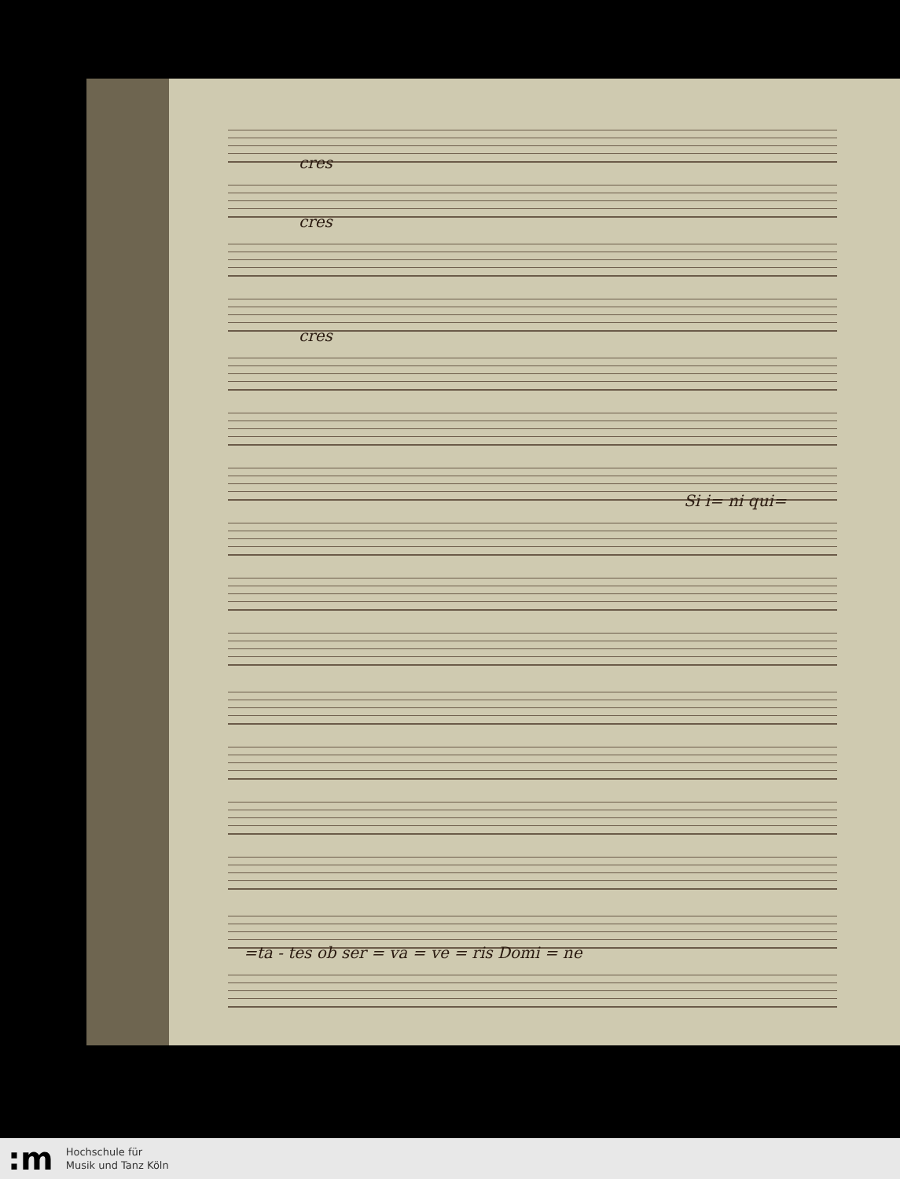cres
cres
cres
Si i= ni qui=
=ta - tes ob ser = va = ve = ris Domi = ne
:m
Hochschule für
Musik und Tanz Köln